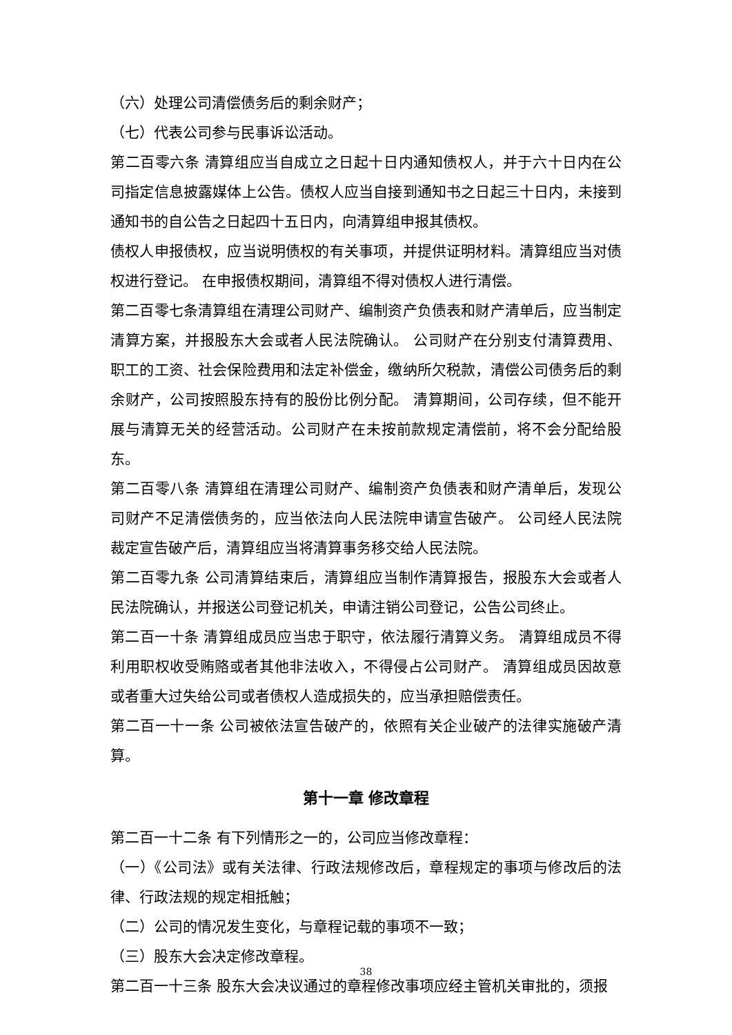（六）处理公司清偿债务后的剩余财产；
（七）代表公司参与民事诉讼活动。
第二百零六条 清算组应当自成立之日起十日内通知债权人，并于六十日内在公司指定信息披露媒体上公告。债权人应当自接到通知书之日起三十日内，未接到通知书的自公告之日起四十五日内，向清算组申报其债权。
债权人申报债权，应当说明债权的有关事项，并提供证明材料。清算组应当对债权进行登记。 在申报债权期间，清算组不得对债权人进行清偿。
第二百零七条清算组在清理公司财产、编制资产负债表和财产清单后，应当制定清算方案，并报股东大会或者人民法院确认。 公司财产在分别支付清算费用、职工的工资、社会保险费用和法定补偿金，缴纳所欠税款，清偿公司债务后的剩余财产，公司按照股东持有的股份比例分配。 清算期间，公司存续，但不能开展与清算无关的经营活动。公司财产在未按前款规定清偿前，将不会分配给股东。
第二百零八条 清算组在清理公司财产、编制资产负债表和财产清单后，发现公司财产不足清偿债务的，应当依法向人民法院申请宣告破产。 公司经人民法院裁定宣告破产后，清算组应当将清算事务移交给人民法院。
第二百零九条 公司清算结束后，清算组应当制作清算报告，报股东大会或者人民法院确认，并报送公司登记机关，申请注销公司登记，公告公司终止。
第二百一十条 清算组成员应当忠于职守，依法履行清算义务。 清算组成员不得利用职权收受贿赂或者其他非法收入，不得侵占公司财产。 清算组成员因故意或者重大过失给公司或者债权人造成损失的，应当承担赔偿责任。
第二百一十一条 公司被依法宣告破产的，依照有关企业破产的法律实施破产清算。
第十一章 修改章程
第二百一十二条 有下列情形之一的，公司应当修改章程：
（一）《公司法》或有关法律、行政法规修改后，章程规定的事项与修改后的法律、行政法规的规定相抵触；
（二）公司的情况发生变化，与章程记载的事项不一致；
（三）股东大会决定修改章程。
第二百一十三条 股东大会决议通过的章程修改事项应经主管机关审批的，须报
38